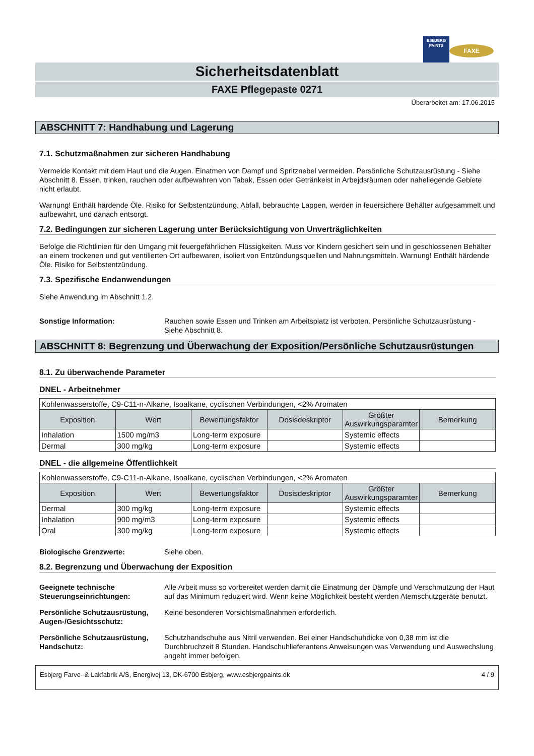ESBJERG
PAINTS
FAXE
Sicherheitsdatenblatt
FAXE Pflegepaste 0271
Überarbeitet am: 17.06.2015
ABSCHNITT 7: Handhabung und Lagerung
7.1. Schutzmaßnahmen zur sicheren Handhabung
Vermeide Kontakt mit dem Haut und die Augen. Einatmen von Dampf und Spritznebel vermeiden. Persönliche Schutzausrüstung - Siehe Abschnitt 8. Essen, trinken, rauchen oder aufbewahren von Tabak, Essen oder Getränkeist in Arbejdsräumen oder naheliegende Gebiete nicht erlaubt.
Warnung! Enthält härdende Öle. Risiko for Selbstentzündung. Abfall, bebrauchte Lappen, werden in feuersichere Behälter aufgesammelt und aufbewahrt, und danach entsorgt.
7.2. Bedingungen zur sicheren Lagerung unter Berücksichtigung von Unverträglichkeiten
Befolge die Richtlinien für den Umgang mit feuergefährlichen Flüssigkeiten. Muss vor Kindern gesichert sein und in geschlossenen Behälter an einem trockenen und gut ventilierten Ort aufbewaren, isoliert von Entzündungsquellen und Nahrungsmitteln. Warnung! Enthält härdende Öle. Risiko for Selbstentzündung.
7.3. Spezifische Endanwendungen
Siehe Anwendung im Abschnitt 1.2.
Sonstige Information: Rauchen sowie Essen und Trinken am Arbeitsplatz ist verboten. Persönliche Schutzausrüstung - Siehe Abschnitt 8.
ABSCHNITT 8: Begrenzung und Überwachung der Exposition/Persönliche Schutzausrüstungen
8.1. Zu überwachende Parameter
DNEL - Arbeitnehmer
| Kohlenwasserstoffe, C9-C11-n-Alkane, Isoalkane, cyclischen Verbindungen, <2% Aromaten | | | | | |
| Exposition | Wert | Bewertungsfaktor | Dosisdeskriptor | Größter Auswirkungsparamter | Bemerkung |
| Inhalation | 1500 mg/m3 | Long-term exposure | | Systemic effects | |
| Dermal | 300 mg/kg | Long-term exposure | | Systemic effects | |
DNEL - die allgemeine Öffentlichkeit
| Kohlenwasserstoffe, C9-C11-n-Alkane, Isoalkane, cyclischen Verbindungen, <2% Aromaten | | | | | |
| Exposition | Wert | Bewertungsfaktor | Dosisdeskriptor | Größter Auswirkungsparamter | Bemerkung |
| Dermal | 300 mg/kg | Long-term exposure | | Systemic effects | |
| Inhalation | 900 mg/m3 | Long-term exposure | | Systemic effects | |
| Oral | 300 mg/kg | Long-term exposure | | Systemic effects | |
Biologische Grenzwerte: Siehe oben.
8.2. Begrenzung und Überwachung der Exposition
Geeignete technische Steuerungseinrichtungen: Alle Arbeit muss so vorbereitet werden damit die Einatmung der Dämpfe und Verschmutzung der Haut auf das Minimum reduziert wird. Wenn keine Möglichkeit besteht werden Atemschutzgeräte benutzt.
Persönliche Schutzausrüstung, Augen-/Gesichtsschutz: Keine besonderen Vorsichtsmaßnahmen erforderlich.
Persönliche Schutzausrüstung, Handschutz: Schutzhandschuhe aus Nitril verwenden. Bei einer Handschuhdicke von 0,38 mm ist die Durchbruchzeit 8 Stunden. Handschuhlieferantens Anweisungen was Verwendung und Auswechslung angeht immer befolgen.
Esbjerg Farve- & Lakfabrik A/S, Energivej 13, DK-6700 Esbjerg, www.esbjergpaints.dk 4 / 9